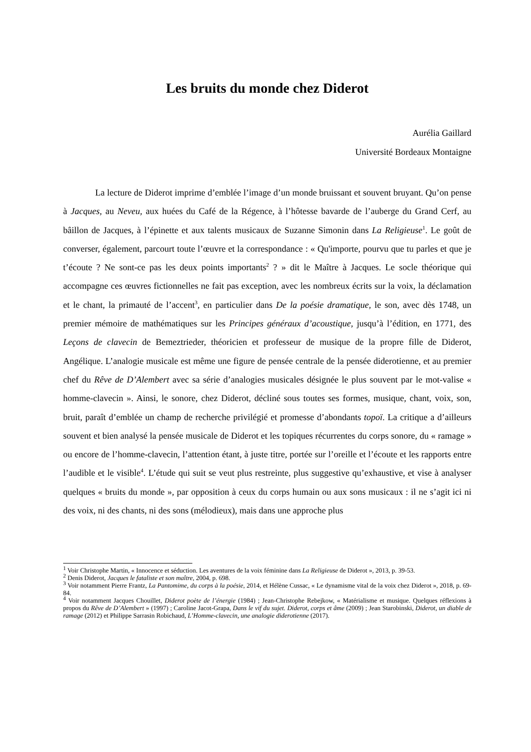Les bruits du monde chez Diderot
Aurélia Gaillard
Université Bordeaux Montaigne
La lecture de Diderot imprime d’emblée l’image d’un monde bruissant et souvent bruyant. Qu’on pense à Jacques, au Neveu, aux huées du Café de la Régence, à l’hôtesse bavarde de l’auberge du Grand Cerf, au bâillon de Jacques, à l’épinette et aux talents musicaux de Suzanne Simonin dans La Religieuse<sup>1</sup>. Le goût de converser, également, parcourt toute l’œuvre et la correspondance : « Qu'importe, pourvu que tu parles et que je t’écoute ? Ne sont-ce pas les deux points importants<sup>2</sup> ? » dit le Maître à Jacques. Le socle théorique qui accompagne ces œuvres fictionnelles ne fait pas exception, avec les nombreux écrits sur la voix, la déclamation et le chant, la primauté de l’accent<sup>3</sup>, en particulier dans De la poésie dramatique, le son, avec dès 1748, un premier mémoire de mathématiques sur les Principes généraux d’acoustique, jusqu’à l’édition, en 1771, des Leçons de clavecin de Bemeztrieder, théoricien et professeur de musique de la propre fille de Diderot, Angélique. L’analogie musicale est même une figure de pensée centrale de la pensée diderotienne, et au premier chef du Rêve de D’Alembert avec sa série d’analogies musicales désignée le plus souvent par le mot-valise « homme-clavecin ». Ainsi, le sonore, chez Diderot, décliné sous toutes ses formes, musique, chant, voix, son, bruit, paraît d’emblée un champ de recherche privilégié et promesse d’abondants topoï. La critique a d’ailleurs souvent et bien analysé la pensée musicale de Diderot et les topiques récurrentes du corps sonore, du « ramage » ou encore de l’homme-clavecin, l’attention étant, à juste titre, portée sur l’oreille et l’écoute et les rapports entre l’audible et le visible<sup>4</sup>. L’étude qui suit se veut plus restreinte, plus suggestive qu’exhaustive, et vise à analyser quelques « bruits du monde », par opposition à ceux du corps humain ou aux sons musicaux : il ne s’agit ici ni des voix, ni des chants, ni des sons (mélodieux), mais dans une approche plus
<sup>1</sup> Voir Christophe Martin, « Innocence et séduction. Les aventures de la voix féminine dans La Religieuse de Diderot », 2013, p. 39-53.
<sup>2</sup> Denis Diderot, Jacques le fataliste et son maître, 2004, p. 698.
<sup>3</sup> Voir notamment Pierre Frantz, La Pantomime, du corps à la poésie, 2014, et Hélène Cussac, « Le dynamisme vital de la voix chez Diderot », 2018, p. 69-84.
<sup>4</sup> Voir notamment Jacques Chouillet, Diderot poète de l’énergie (1984) ; Jean-Christophe Rebejkow, « Matérialisme et musique. Quelques réflexions à propos du Rêve de D’Alembert » (1997) ; Caroline Jacot-Grapa, Dans le vif du sujet. Diderot, corps et âme (2009) ; Jean Starobinski, Diderot, un diable de ramage (2012) et Philippe Sarrasin Robichaud, L’Homme-clavecin, une analogie diderotienne (2017).